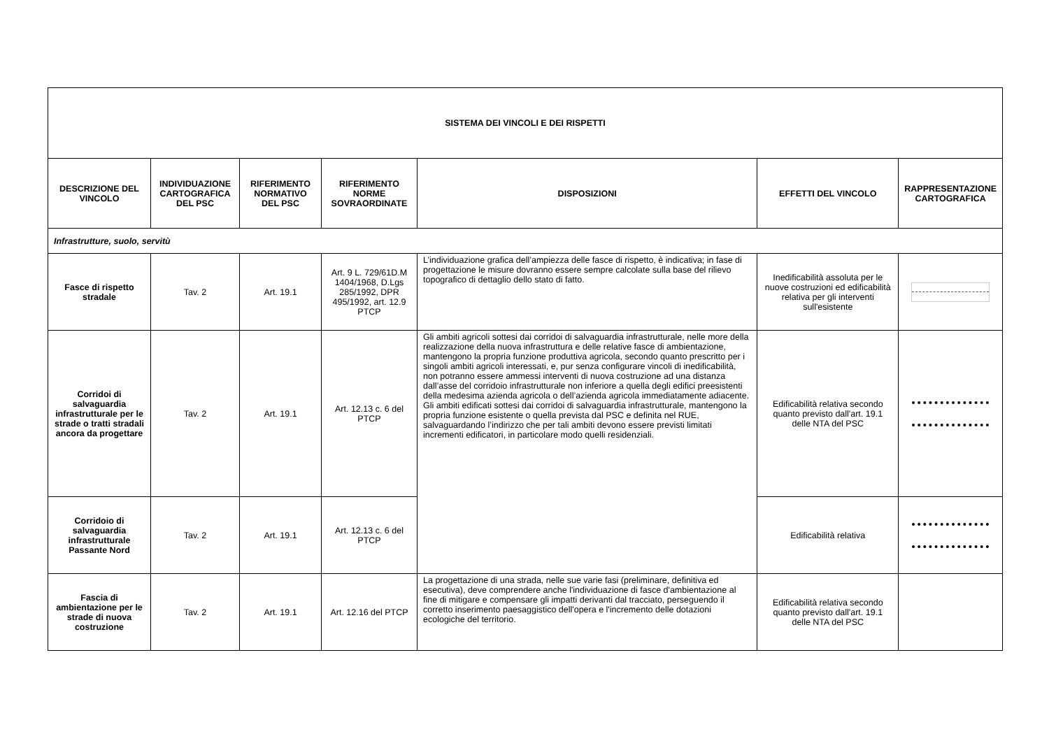| SISTEMA DEI VINCOLI E DEI RISPETTI | | | | | | |
| --- | --- | --- | --- | --- | --- | --- |
| DESCRIZIONE DEL VINCOLO | INDIVIDUAZIONE CARTOGRAFICA DEL PSC | RIFERIMENTO NORMATIVO DEL PSC | RIFERIMENTO NORME SOVRAORDINATE | DISPOSIZIONI | EFFETTI DEL VINCOLO | RAPPRESENTAZIONE CARTOGRAFICA |
| Infrastrutture, suolo, servitù | | | | | | |
| Fasce di rispetto stradale | Tav. 2 | Art. 19.1 | Art. 9 L. 729/61D.M 1404/1968, D.Lgs 285/1992, DPR 495/1992, art. 12.9 PTCP | L’individuazione grafica dell’ampiezza delle fasce di rispetto, è indicativa; in fase di progettazione le misure dovranno essere sempre calcolate sulla base del rilievo topografico di dettaglio dello stato di fatto. | Inedificabilità assoluta per le nuove costruzioni ed edificabilità relativa per gli interventi sull'esistente | |
| Corridoi di salvaguardia infrastrutturale per le strade o tratti stradali ancora da progettare | Tav. 2 | Art. 19.1 | Art. 12.13 c. 6 del PTCP | Gli ambiti agricoli sottesi dai corridoi di salvaguardia infrastrutturale, nelle more della realizzazione della nuova infrastruttura e delle relative fasce di ambientazione, mantengono la propria funzione produttiva agricola, secondo quanto prescritto per i singoli ambiti agricoli interessati, e, pur senza configurare vincoli di inedificabilità, non potranno essere ammessi interventi di nuova costruzione ad una distanza dall’asse del corridoio infrastrutturale non inferiore a quella degli edifici preesistenti della medesima azienda agricola o dell’azienda agricola immediatamente adiacente. Gli ambiti edificati sottesi dai corridoi di salvaguardia infrastrutturale, mantengono la propria funzione esistente o quella prevista dal PSC e definita nel RUE, salvaguardando l’indirizzo che per tali ambiti devono essere previsti limitati incrementi edificatori, in particolare modo quelli residenziali. | Edificabilità relativa secondo quanto previsto dall'art. 19.1 delle NTA del PSC | |
| Corridoio di salvaguardia infrastrutturale Passante Nord | Tav. 2 | Art. 19.1 | Art. 12.13 c. 6 del PTCP | | Edificabilità relativa | |
| Fascia di ambientazione per le strade di nuova costruzione | Tav. 2 | Art. 19.1 | Art. 12.16 del PTCP | La progettazione di una strada, nelle sue varie fasi (preliminare, definitiva ed esecutiva), deve comprendere anche l'individuazione di fasce d'ambientazione al fine di mitigare e compensare gli impatti derivanti dal tracciato, perseguendo il corretto inserimento paesaggistico dell'opera e l'incremento delle dotazioni ecologiche del territorio. | Edificabilità relativa secondo quanto previsto dall'art. 19.1 delle NTA del PSC | |